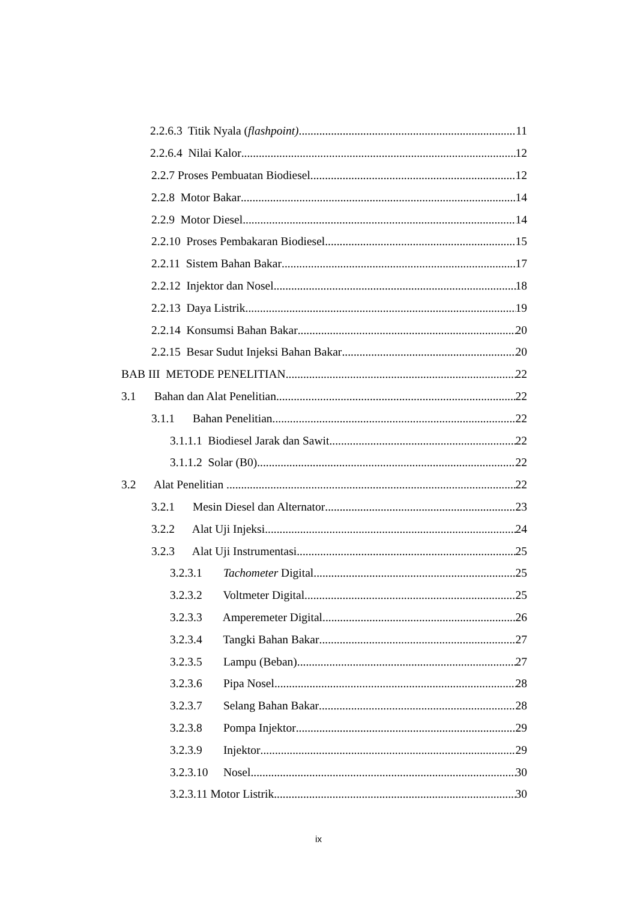2.2.6.3 Titik Nyala (flashpoint) 11
2.2.6.4 Nilai Kalor 12
2.2.7 Proses Pembuatan Biodiesel 12
2.2.8 Motor Bakar 14
2.2.9 Motor Diesel 14
2.2.10 Proses Pembakaran Biodiesel 15
2.2.11 Sistem Bahan Bakar 17
2.2.12 Injektor dan Nosel 18
2.2.13 Daya Listrik 19
2.2.14 Konsumsi Bahan Bakar 20
2.2.15 Besar Sudut Injeksi Bahan Bakar 20
BAB III METODE PENELITIAN 22
3.1 Bahan dan Alat Penelitian 22
3.1.1 Bahan Penelitian 22
3.1.1.1 Biodiesel Jarak dan Sawit 22
3.1.1.2 Solar (B0) 22
3.2 Alat Penelitian . 22
3.2.1 Mesin Diesel dan Alternator 23
3.2.2 Alat Uji Injeksi 24
3.2.3 Alat Uji Instrumentasi 25
3.2.3.1 Tachometer Digital 25
3.2.3.2 Voltmeter Digital 25
3.2.3.3 Amperemeter Digital 26
3.2.3.4 Tangki Bahan Bakar 27
3.2.3.5 Lampu (Beban) 27
3.2.3.6 Pipa Nosel 28
3.2.3.7 Selang Bahan Bakar 28
3.2.3.8 Pompa Injektor 29
3.2.3.9 Injektor 29
3.2.3.10 Nosel 30
3.2.3.11 Motor Listrik 30
ix